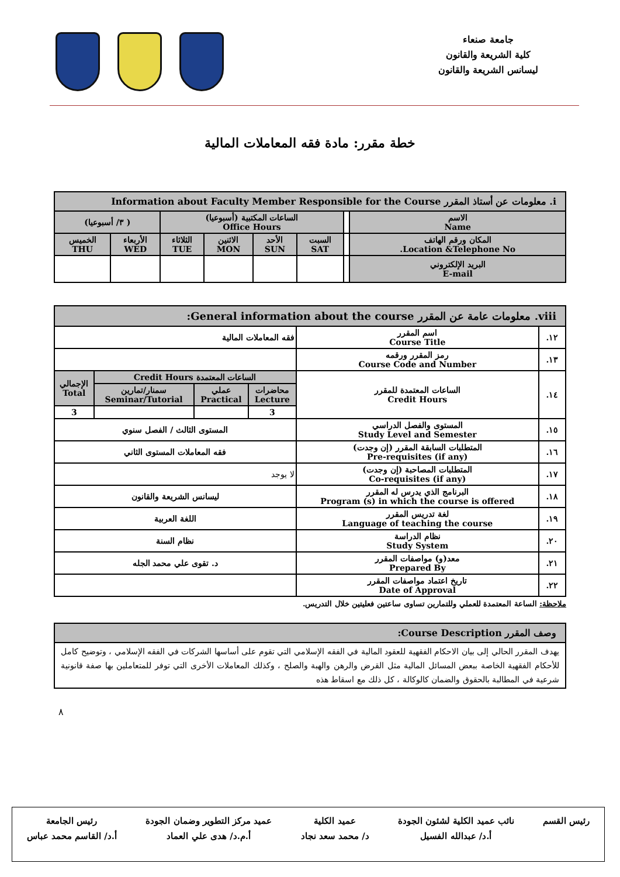جامعة صنعاء
كلية الشريعة والقانون
ليسانس الشريعة والقانون
خطة مقرر: مادة فقه المعاملات المالية
| i. معلومات عن أستاذ المقرر Information about Faculty Member Responsible for the Course | | | | | | | |
| الاسم Name | | الساعات المكتبية (أسبوعيا) Office Hours | | | | ( ٣/ أسبوعيا) | |
| المكان ورقم الهاتف Location &Telephone No. | | السبت SAT | الأحد SUN | الاثنين MON | الثلاثاء TUE | الأربعاء WED | الخميس THU |
| البريد الإلكتروني E-mail | | | | | | | |
| viii. معلومات عامة عن المقرر General information about the course: | | | | | |
| ١٢. | اسم المقرر Course Title | فقه المعاملات المالية | | | |
| ١٣. | رمز المقرر ورقمه Course Code and Number | | | | |
| ١٤. | الساعات المعتمدة للمقرر Credit Hours | الساعات المعتمدة Credit Hours | | | الإجمالي Total |
| | | محاضرات Lecture | عملي Practical | سمنار/تمارين Seminar/Tutorial | |
| | | 3 | | | 3 |
| ١٥. | المستوى والفصل الدراسي Study Level and Semester | المستوى الثالث / الفصل سنوي | | | |
| ١٦. | المتطلبات السابقة المقرر (إن وجدت) Pre-requisites (if any) | فقه المعاملات المستوى الثاني | | | |
| ١٧. | المتطلبات المصاحبة (إن وجدت) Co-requisites (if any) | لا يوجد | | | |
| ١٨. | البرنامج الذي يدرس له المقرر Program (s) in which the course is offered | ليسانس الشريعة والقانون | | | |
| ١٩. | لغة تدريس المقرر Language of teaching the course | اللغة العربية | | | |
| ٢٠. | نظام الدراسة Study System | نظام السنة | | | |
| ٢١. | معد(و) مواصفات المقرر Prepared By | د. تقوى علي محمد الجله | | | |
| ٢٢. | تاريخ اعتماد مواصفات المقرر Date of Approval | | | | |
ملاحظة: الساعة المعتمدة للعملي وللتمارين تساوى ساعتين فعليتين خلال التدريس.
| وصف المقرر Course Description: |
| يهدف المقرر الحالي إلى بيان الاحكام الفقهية للعقود المالية في الفقه الإسلامي التي تقوم على أساسها الشركات في الفقه الإسلامي ، وتوضيح كامل للأحكام الفقهية الخاصة ببعض المسائل المالية مثل القرض والرهن والهبة والصلح ، وكذلك المعاملات الأخرى التي توفر للمتعاملين بها صفة قانونية شرعية في المطالبة بالحقوق والضمان كالوكالة ، كل ذلك مع اسقاط هذه |
٨
رئيس القسم نائب عميد الكلية لشئون الجودة
أ.د/ عبدالله الفسيل
عميد الكلية
د/ محمد سعد نجاد
عميد مركز التطوير وضمان الجودة
أ.م.د/ هدى علي العماد
رئيس الجامعة
أ.د/ القاسم محمد عباس